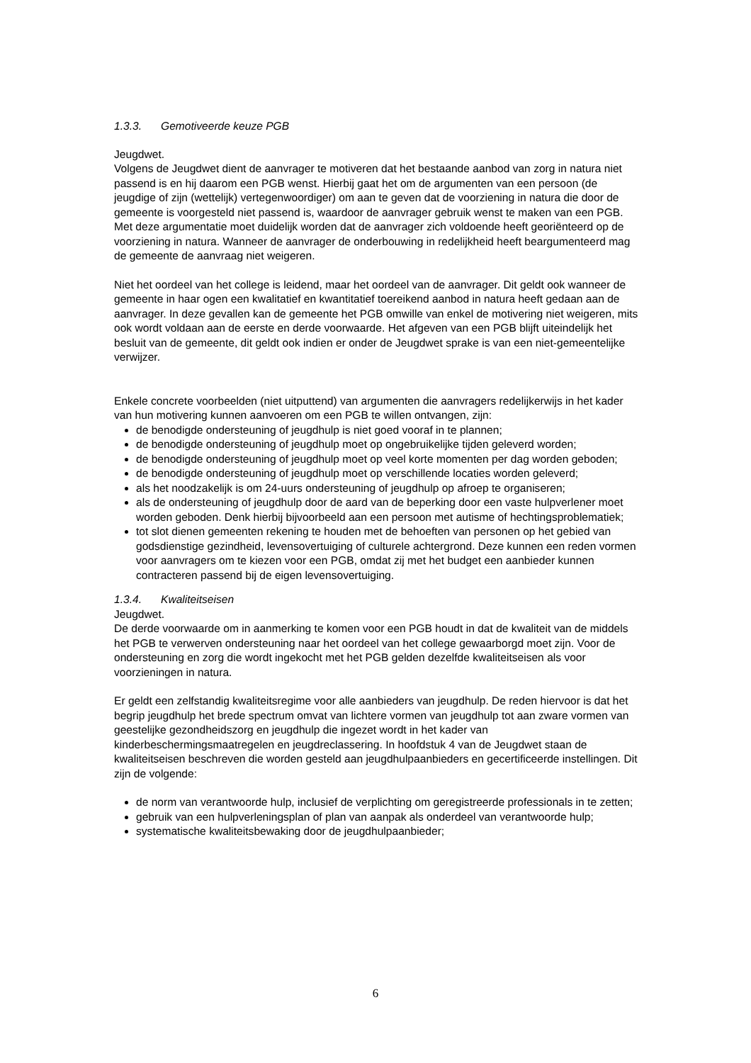1.3.3. Gemotiveerde keuze PGB
Jeugdwet.
Volgens de Jeugdwet dient de aanvrager te motiveren dat het bestaande aanbod van zorg in natura niet passend is en hij daarom een PGB wenst. Hierbij gaat het om de argumenten van een persoon (de jeugdige of zijn (wettelijk) vertegenwoordiger) om aan te geven dat de voorziening in natura die door de gemeente is voorgesteld niet passend is, waardoor de aanvrager gebruik wenst te maken van een PGB.
Met deze argumentatie moet duidelijk worden dat de aanvrager zich voldoende heeft georiënteerd op de voorziening in natura. Wanneer de aanvrager de onderbouwing in redelijkheid heeft beargumenteerd mag de gemeente de aanvraag niet weigeren.
Niet het oordeel van het college is leidend, maar het oordeel van de aanvrager. Dit geldt ook wanneer de gemeente in haar ogen een kwalitatief en kwantitatief toereikend aanbod in natura heeft gedaan aan de aanvrager. In deze gevallen kan de gemeente het PGB omwille van enkel de motivering niet weigeren, mits ook wordt voldaan aan de eerste en derde voorwaarde. Het afgeven van een PGB blijft uiteindelijk het besluit van de gemeente, dit geldt ook indien er onder de Jeugdwet sprake is van een niet-gemeentelijke verwijzer.
Enkele concrete voorbeelden (niet uitputtend) van argumenten die aanvragers redelijkerwijs in het kader van hun motivering kunnen aanvoeren om een PGB te willen ontvangen, zijn:
de benodigde ondersteuning of jeugdhulp is niet goed vooraf in te plannen;
de benodigde ondersteuning of jeugdhulp moet op ongebruikelijke tijden geleverd worden;
de benodigde ondersteuning of jeugdhulp moet op veel korte momenten per dag worden geboden;
de benodigde ondersteuning of jeugdhulp moet op verschillende locaties worden geleverd;
als het noodzakelijk is om 24-uurs ondersteuning of jeugdhulp op afroep te organiseren;
als de ondersteuning of jeugdhulp door de aard van de beperking door een vaste hulpverlener moet worden geboden. Denk hierbij bijvoorbeeld aan een persoon met autisme of hechtingsproblematiek;
tot slot dienen gemeenten rekening te houden met de behoeften van personen op het gebied van godsdienstige gezindheid, levensovertuiging of culturele achtergrond. Deze kunnen een reden vormen voor aanvragers om te kiezen voor een PGB, omdat zij met het budget een aanbieder kunnen contracteren passend bij de eigen levensovertuiging.
1.3.4. Kwaliteitseisen
Jeugdwet.
De derde voorwaarde om in aanmerking te komen voor een PGB houdt in dat de kwaliteit van de middels het PGB te verwerven ondersteuning naar het oordeel van het college gewaarborgd moet zijn. Voor de ondersteuning en zorg die wordt ingekocht met het PGB gelden dezelfde kwaliteitseisen als voor voorzieningen in natura.
Er geldt een zelfstandig kwaliteitsregime voor alle aanbieders van jeugdhulp. De reden hiervoor is dat het begrip jeugdhulp het brede spectrum omvat van lichtere vormen van jeugdhulp tot aan zware vormen van geestelijke gezondheidszorg en jeugdhulp die ingezet wordt in het kader van kinderbeschermingsmaatregelen en jeugdreclassering. In hoofdstuk 4 van de Jeugdwet staan de kwaliteitseisen beschreven die worden gesteld aan jeugdhulpaanbieders en gecertificeerde instellingen. Dit zijn de volgende:
de norm van verantwoorde hulp, inclusief de verplichting om geregistreerde professionals in te zetten;
gebruik van een hulpverleningsplan of plan van aanpak als onderdeel van verantwoorde hulp;
systematische kwaliteitsbewaking door de jeugdhulpaanbieder;
6